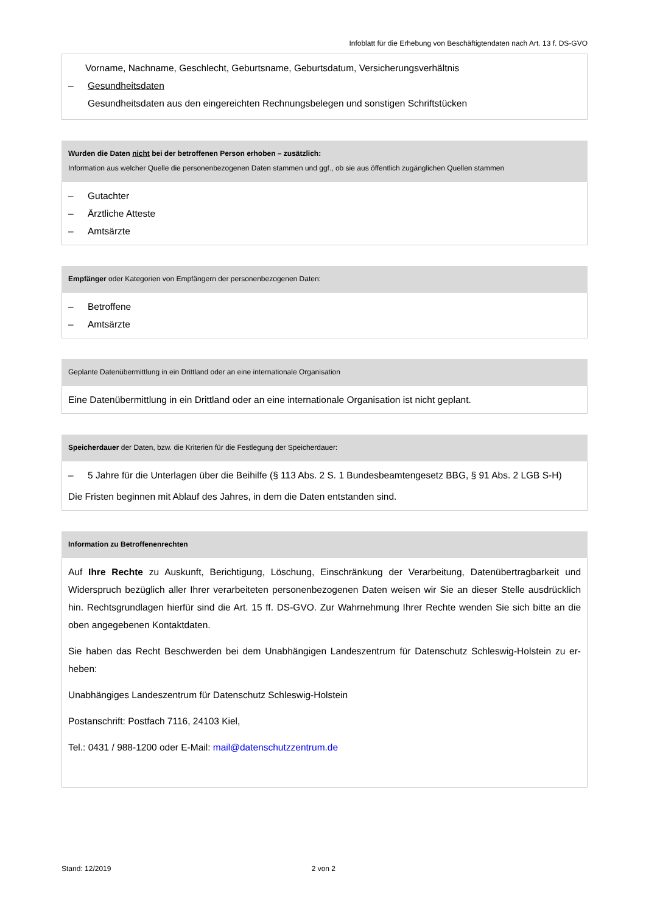Infoblatt für die Erhebung von Beschäftigtendaten nach Art. 13 f. DS-GVO
| Vorname, Nachname, Geschlecht, Geburtsname, Geburtsdatum, Versicherungsverhältnis – Gesundheitsdaten Gesundheitsdaten aus den eingereichten Rechnungsbelegen und sonstigen Schriftstücken |
| Wurden die Daten nicht bei der betroffenen Person erhoben – zusätzlich: Information aus welcher Quelle die personenbezogenen Daten stammen und ggf., ob sie aus öffentlich zugänglichen Quellen stammen |
| --- |
| – Gutachter – Ärztliche Atteste – Amtsärzte |
| Empfänger oder Kategorien von Empfängern der personenbezogenen Daten: |
| --- |
| – Betroffene – Amtsärzte |
| Geplante Datenübermittlung in ein Drittland oder an eine internationale Organisation |
| --- |
| Eine Datenübermittlung in ein Drittland oder an eine internationale Organisation ist nicht geplant. |
| Speicherdauer der Daten, bzw. die Kriterien für die Festlegung der Speicherdauer: |
| --- |
| – 5 Jahre für die Unterlagen über die Beihilfe (§ 113 Abs. 2 S. 1 Bundesbeamtengesetz BBG, § 91 Abs. 2 LGB S-H) Die Fristen beginnen mit Ablauf des Jahres, in dem die Daten entstanden sind. |
| Information zu Betroffenenrechten |
| --- |
| Auf Ihre Rechte zu Auskunft, Berichtigung, Löschung, Einschränkung der Verarbeitung, Datenübertragbarkeit und Widerspruch bezüglich aller Ihrer verarbeiteten personenbezogenen Daten weisen wir Sie an dieser Stelle ausdrück­lich hin. Rechtsgrundlagen hierfür sind die Art. 15 ff. DS-GVO. Zur Wahrnehmung Ihrer Rechte wenden Sie sich bitte an die oben angegebenen Kontaktdaten. Sie haben das Recht Beschwerden bei dem Unabhängigen Landeszentrum für Datenschutz Schleswig-Holstein zu er­heben: Unabhängiges Landeszentrum für Datenschutz Schleswig-Holstein Postanschrift: Postfach 7116, 24103 Kiel, Tel.: 0431 / 988-1200 oder E-Mail: mail@datenschutzzentrum.de |
Stand: 12/2019 2 von 2